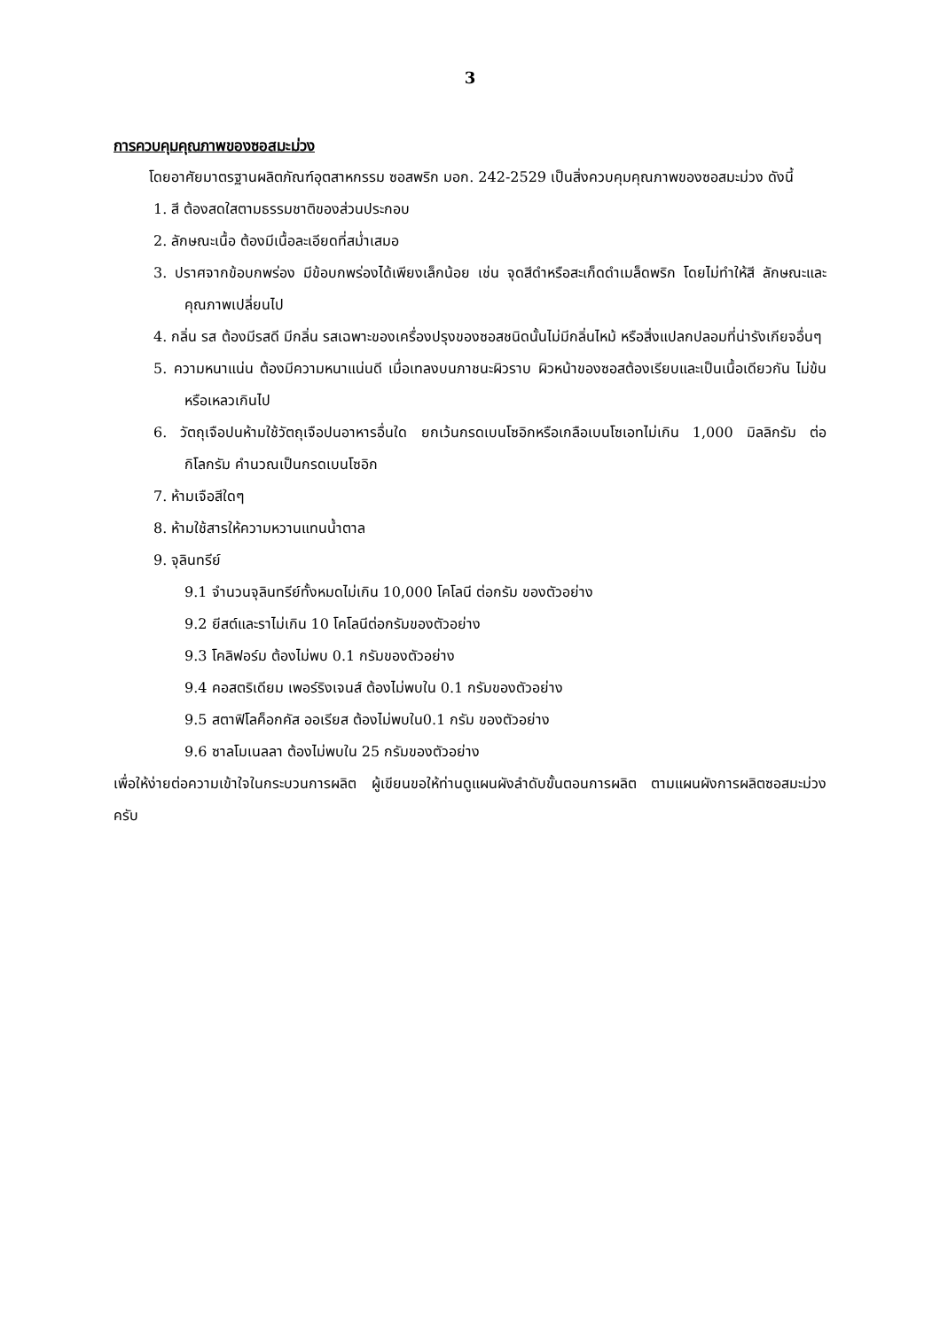3
การควบคุมคุณภาพของซอสมะม่วง
โดยอาศัยมาตรฐานผลิตภัณฑ์อุตสาหกรรม ซอสพริก มอก. 242-2529 เป็นสิ่งควบคุมคุณภาพของซอสมะม่วง ดังนี้
1. สี ต้องสดใสตามธรรมชาติของส่วนประกอบ
2. ลักษณะเนื้อ ต้องมีเนื้อละเอียดที่สม่ำเสมอ
3. ปราศจากข้อบกพร่อง มีข้อบกพร่องได้เพียงเล็กน้อย เช่น จุดสีดำหรือสะเก็ดดำเมล็ดพริก โดยไม่ทำให้สี ลักษณะและคุณภาพเปลี่ยนไป
4. กลิ่น รส ต้องมีรสดี มีกลิ่น รสเฉพาะของเครื่องปรุงของซอสชนิดนั้นไม่มีกลิ่นไหม้ หรือสิ่งแปลกปลอมที่น่ารังเกียจอื่นๆ
5. ความหนาแน่น ต้องมีความหนาแน่นดี เมื่อเทลงบนภาชนะผิวราบ ผิวหน้าของซอสต้องเรียบและเป็นเนื้อเดียวกัน ไม่ข้นหรือเหลวเกินไป
6. วัตถุเจือปนห้ามใช้วัตถุเจือปนอาหารอื่นใด ยกเว้นกรดเบนโซอิกหรือเกลือเบนโซเอทไม่เกิน 1,000 มิลลิกรัม ต่อกิโลกรัม คำนวณเป็นกรดเบนโซอิก
7. ห้ามเจือสีใดๆ
8. ห้ามใช้สารให้ความหวานแทนน้ำตาล
9. จุลินทรีย์
9.1 จำนวนจุลินทรีย์ทั้งหมดไม่เกิน 10,000 โคโลนี ต่อกรัม ของตัวอย่าง
9.2 ยีสต์และราไม่เกิน 10 โคโลนีต่อกรัมของตัวอย่าง
9.3 โคลิฟอร์ม ต้องไม่พบ 0.1 กรัมของตัวอย่าง
9.4 คอสตริเดียม เพอร์ริงเจนส์ ต้องไม่พบใน 0.1 กรัมของตัวอย่าง
9.5 สตาฟิโลค็อกคัส ออเรียส ต้องไม่พบใน0.1 กรัม ของตัวอย่าง
9.6 ซาลโมเนลลา ต้องไม่พบใน 25 กรัมของตัวอย่าง
เพื่อให้ง่ายต่อความเข้าใจในกระบวนการผลิต ผู้เขียนขอให้ท่านดูแผนผังลำดับขั้นตอนการผลิต ตามแผนผังการผลิตซอสมะม่วงครับ